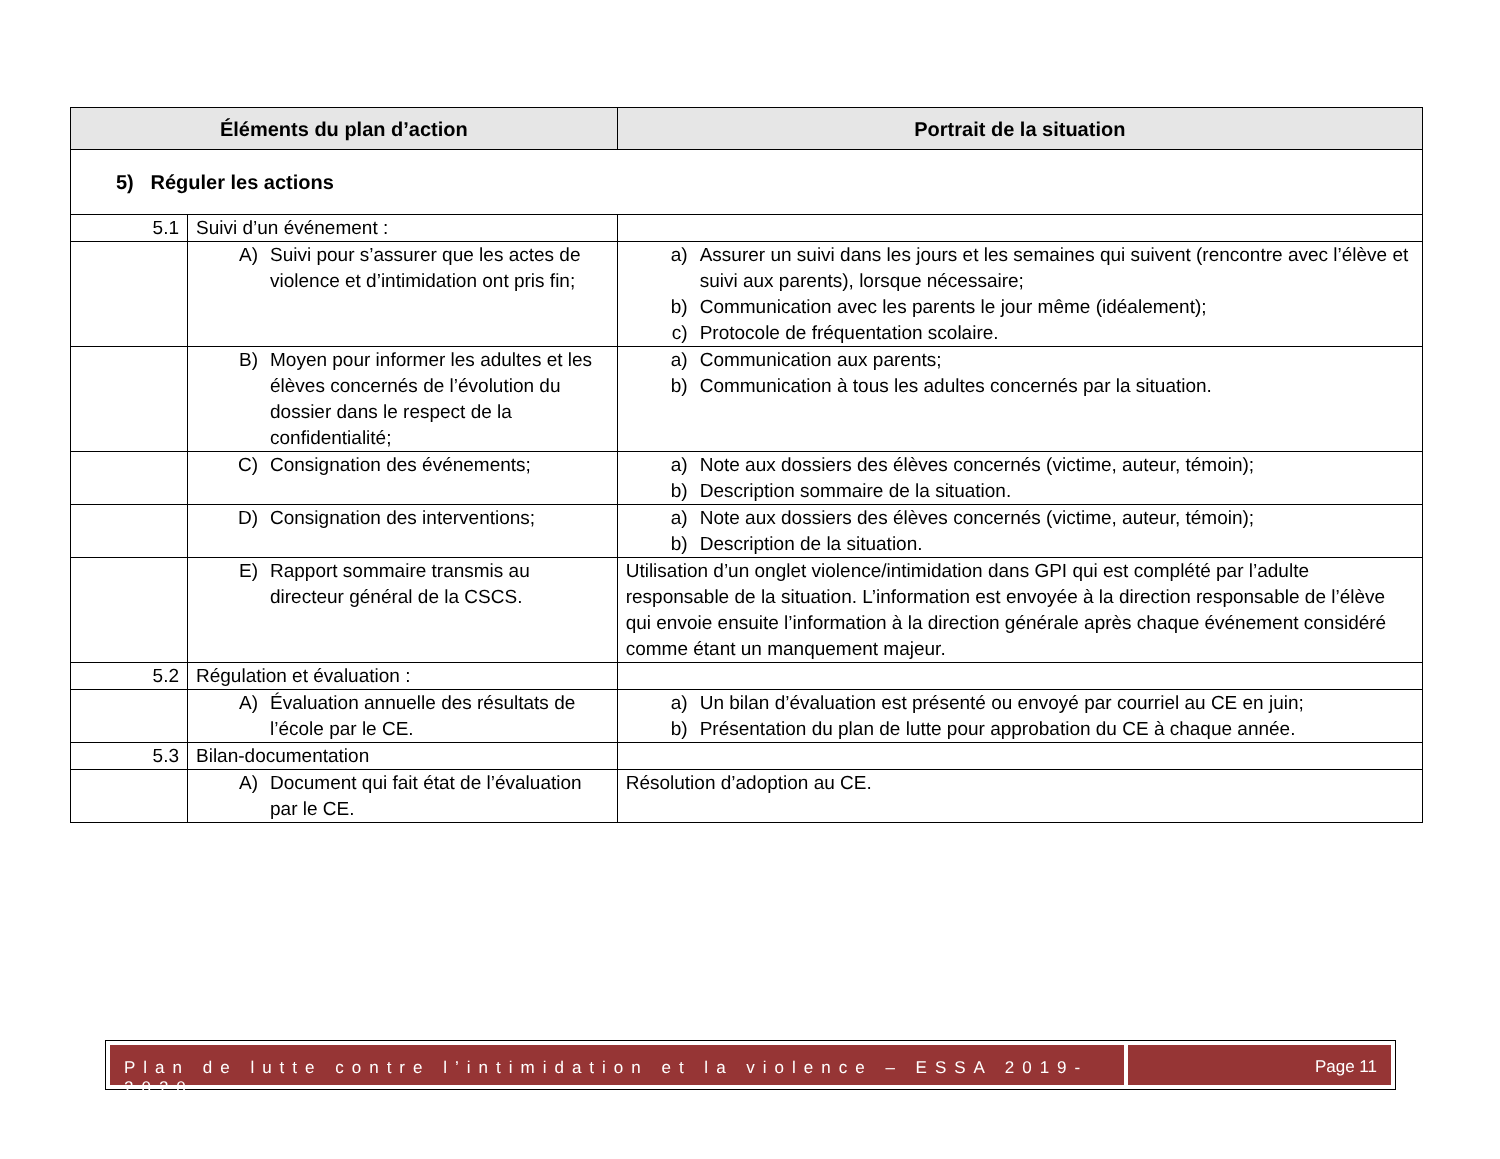| Éléments du plan d’action | | Portrait de la situation |
| --- | --- | --- |
| 5) Réguler les actions | | |
| 5.1 | Suivi d’un événement : | |
| | A) Suivi pour s’assurer que les actes de violence et d’intimidation ont pris fin; | a) Assurer un suivi dans les jours et les semaines qui suivent (rencontre avec l’élève et suivi aux parents), lorsque nécessaire; b) Communication avec les parents le jour même (idéalement); c) Protocole de fréquentation scolaire. |
| | B) Moyen pour informer les adultes et les élèves concernés de l’évolution du dossier dans le respect de la confidentialité; | a) Communication aux parents; b) Communication à tous les adultes concernés par la situation. |
| | C) Consignation des événements; | a) Note aux dossiers des élèves concernés (victime, auteur, témoin); b) Description sommaire de la situation. |
| | D) Consignation des interventions; | a) Note aux dossiers des élèves concernés (victime, auteur, témoin); b) Description de la situation. |
| | E) Rapport sommaire transmis au directeur général de la CSCS. | Utilisation d’un onglet violence/intimidation dans GPI qui est complété par l’adulte responsable de la situation. L’information est envoyée à la direction responsable de l’élève qui envoie ensuite l’information à la direction générale après chaque événement considéré comme étant un manquement majeur. |
| 5.2 | Régulation et évaluation : | |
| | A) Évaluation annuelle des résultats de l’école par le CE. | a) Un bilan d’évaluation est présenté ou envoyé par courriel au CE en juin; b) Présentation du plan de lutte pour approbation du CE à chaque année. |
| 5.3 | Bilan-documentation | |
| | A) Document qui fait état de l’évaluation par le CE. | Résolution d’adoption au CE. |
Plan de lutte contre l’intimidation et la violence – ESSA 2019-2020
Page 11